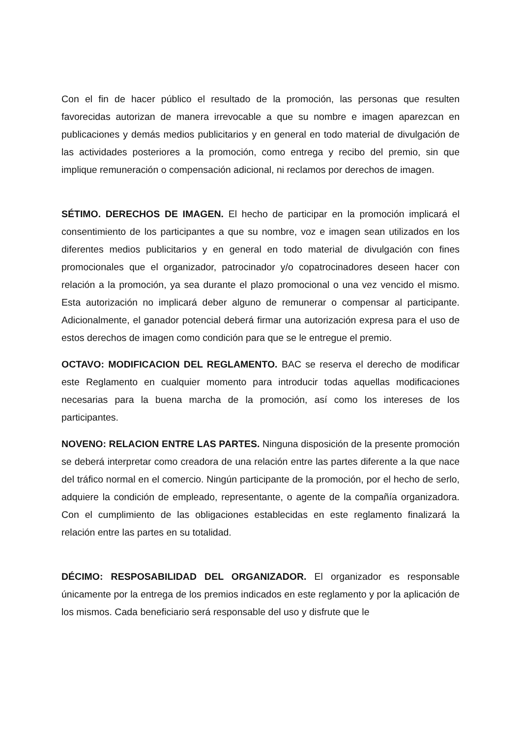Con el fin de hacer público el resultado de la promoción, las personas que resulten favorecidas autorizan de manera irrevocable a que su nombre e imagen aparezcan en publicaciones y demás medios publicitarios y en general en todo material de divulgación de las actividades posteriores a la promoción, como entrega y recibo del premio, sin que implique remuneración o compensación adicional, ni reclamos por derechos de imagen.
SÉTIMO. DERECHOS DE IMAGEN. El hecho de participar en la promoción implicará el consentimiento de los participantes a que su nombre, voz e imagen sean utilizados en los diferentes medios publicitarios y en general en todo material de divulgación con fines promocionales que el organizador, patrocinador y/o copatrocinadores deseen hacer con relación a la promoción, ya sea durante el plazo promocional o una vez vencido el mismo. Esta autorización no implicará deber alguno de remunerar o compensar al participante. Adicionalmente, el ganador potencial deberá firmar una autorización expresa para el uso de estos derechos de imagen como condición para que se le entregue el premio.
OCTAVO: MODIFICACION DEL REGLAMENTO. BAC se reserva el derecho de modificar este Reglamento en cualquier momento para introducir todas aquellas modificaciones necesarias para la buena marcha de la promoción, así como los intereses de los participantes.
NOVENO: RELACION ENTRE LAS PARTES. Ninguna disposición de la presente promoción se deberá interpretar como creadora de una relación entre las partes diferente a la que nace del tráfico normal en el comercio. Ningún participante de la promoción, por el hecho de serlo, adquiere la condición de empleado, representante, o agente de la compañía organizadora. Con el cumplimiento de las obligaciones establecidas en este reglamento finalizará la relación entre las partes en su totalidad.
DÉCIMO: RESPOSABILIDAD DEL ORGANIZADOR. El organizador es responsable únicamente por la entrega de los premios indicados en este reglamento y por la aplicación de los mismos. Cada beneficiario será responsable del uso y disfrute que le